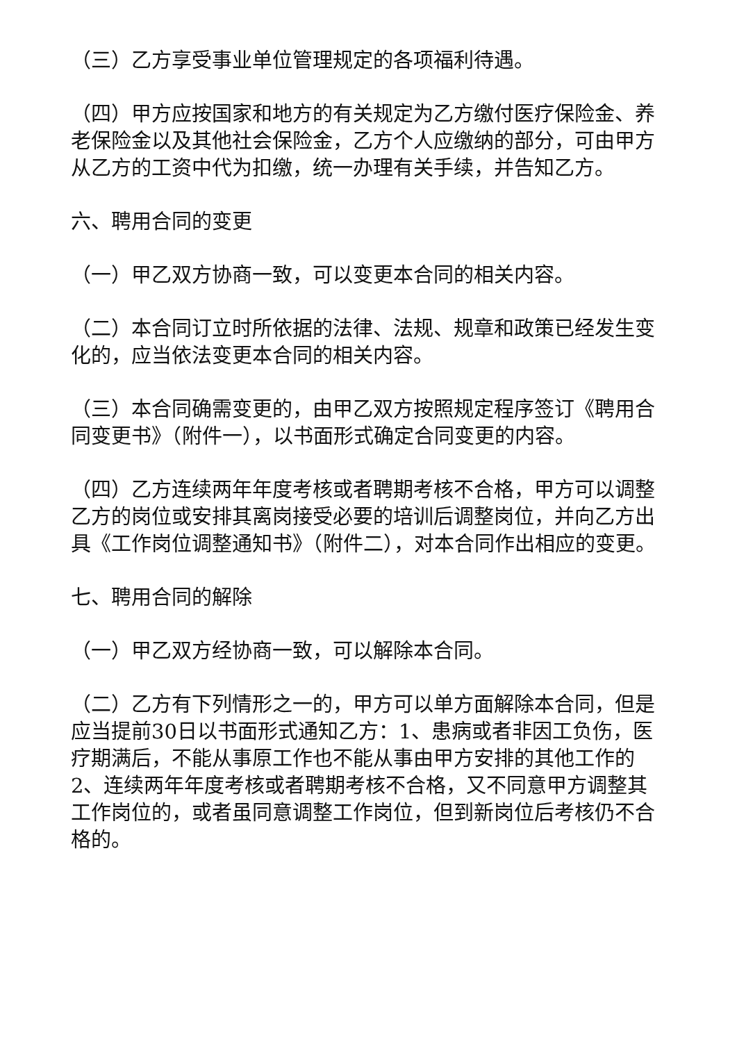（三）乙方享受事业单位管理规定的各项福利待遇。
（四）甲方应按国家和地方的有关规定为乙方缴付医疗保险金、养老保险金以及其他社会保险金，乙方个人应缴纳的部分，可由甲方从乙方的工资中代为扣缴，统一办理有关手续，并告知乙方。
六、聘用合同的变更
（一）甲乙双方协商一致，可以变更本合同的相关内容。
（二）本合同订立时所依据的法律、法规、规章和政策已经发生变化的，应当依法变更本合同的相关内容。
（三）本合同确需变更的，由甲乙双方按照规定程序签订《聘用合同变更书》（附件一），以书面形式确定合同变更的内容。
（四）乙方连续两年年度考核或者聘期考核不合格，甲方可以调整乙方的岗位或安排其离岗接受必要的培训后调整岗位，并向乙方出具《工作岗位调整通知书》（附件二），对本合同作出相应的变更。
七、聘用合同的解除
（一）甲乙双方经协商一致，可以解除本合同。
（二）乙方有下列情形之一的，甲方可以单方面解除本合同，但是应当提前30日以书面形式通知乙方：1、患病或者非因工负伤，医疗期满后，不能从事原工作也不能从事由甲方安排的其他工作的2、连续两年年度考核或者聘期考核不合格，又不同意甲方调整其工作岗位的，或者虽同意调整工作岗位，但到新岗位后考核仍不合格的。